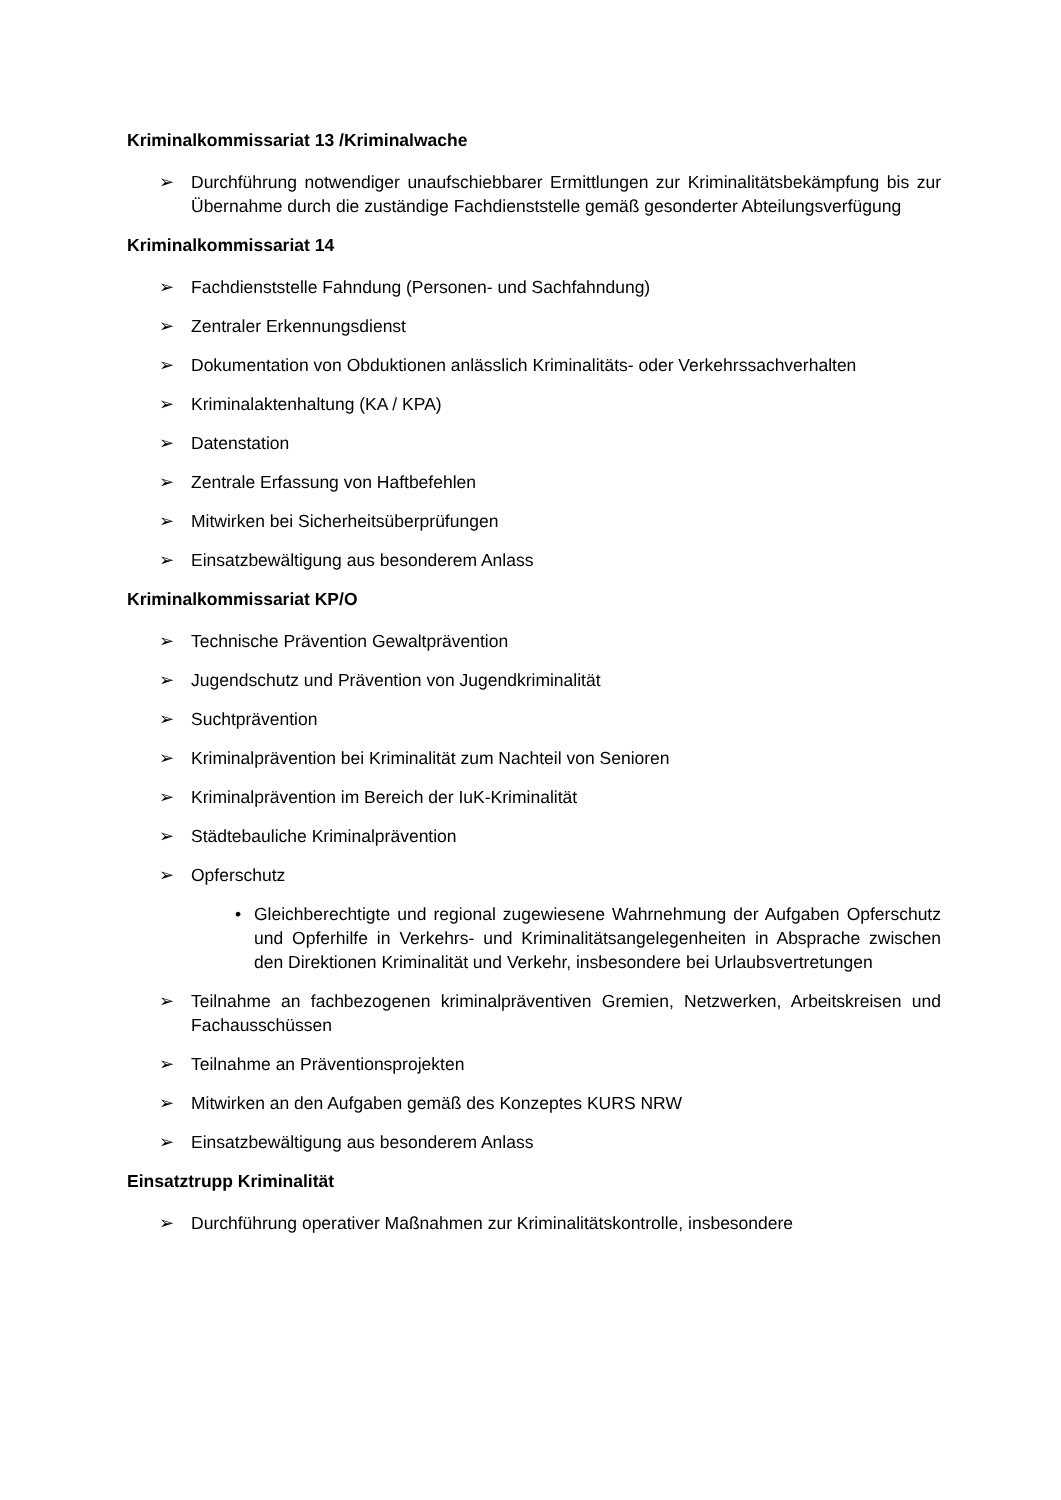Kriminalkommissariat 13 /Kriminalwache
➢ Durchführung notwendiger unaufschiebbarer Ermittlungen zur Kriminalitätsbekämpfung bis zur Übernahme durch die zuständige Fachdienststelle gemäß gesonderter Abteilungsverfügung
Kriminalkommissariat 14
➢ Fachdienststelle Fahndung (Personen- und Sachfahndung)
➢ Zentraler Erkennungsdienst
➢ Dokumentation von Obduktionen anlässlich Kriminalitäts- oder Verkehrssachverhalten
➢ Kriminalaktenhaltung (KA / KPA)
➢ Datenstation
➢ Zentrale Erfassung von Haftbefehlen
➢ Mitwirken bei Sicherheitsüberprüfungen
➢ Einsatzbewältigung aus besonderem Anlass
Kriminalkommissariat KP/O
➢ Technische Prävention Gewaltprävention
➢ Jugendschutz und Prävention von Jugendkriminalität
➢ Suchtprävention
➢ Kriminalprävention bei Kriminalität zum Nachteil von Senioren
➢ Kriminalprävention im Bereich der IuK-Kriminalität
➢ Städtebauliche Kriminalprävention
➢ Opferschutz
• Gleichberechtigte und regional zugewiesene Wahrnehmung der Aufgaben Opferschutz und Opferhilfe in Verkehrs- und Kriminalitätsangelegenheiten in Absprache zwischen den Direktionen Kriminalität und Verkehr, insbesondere bei Urlaubsvertretungen
➢ Teilnahme an fachbezogenen kriminalpräventiven Gremien, Netzwerken, Arbeitskreisen und Fachausschüssen
➢ Teilnahme an Präventionsprojekten
➢ Mitwirken an den Aufgaben gemäß des Konzeptes KURS NRW
➢ Einsatzbewältigung aus besonderem Anlass
Einsatztrupp Kriminalität
➢ Durchführung operativer Maßnahmen zur Kriminalitätskontrolle, insbesondere